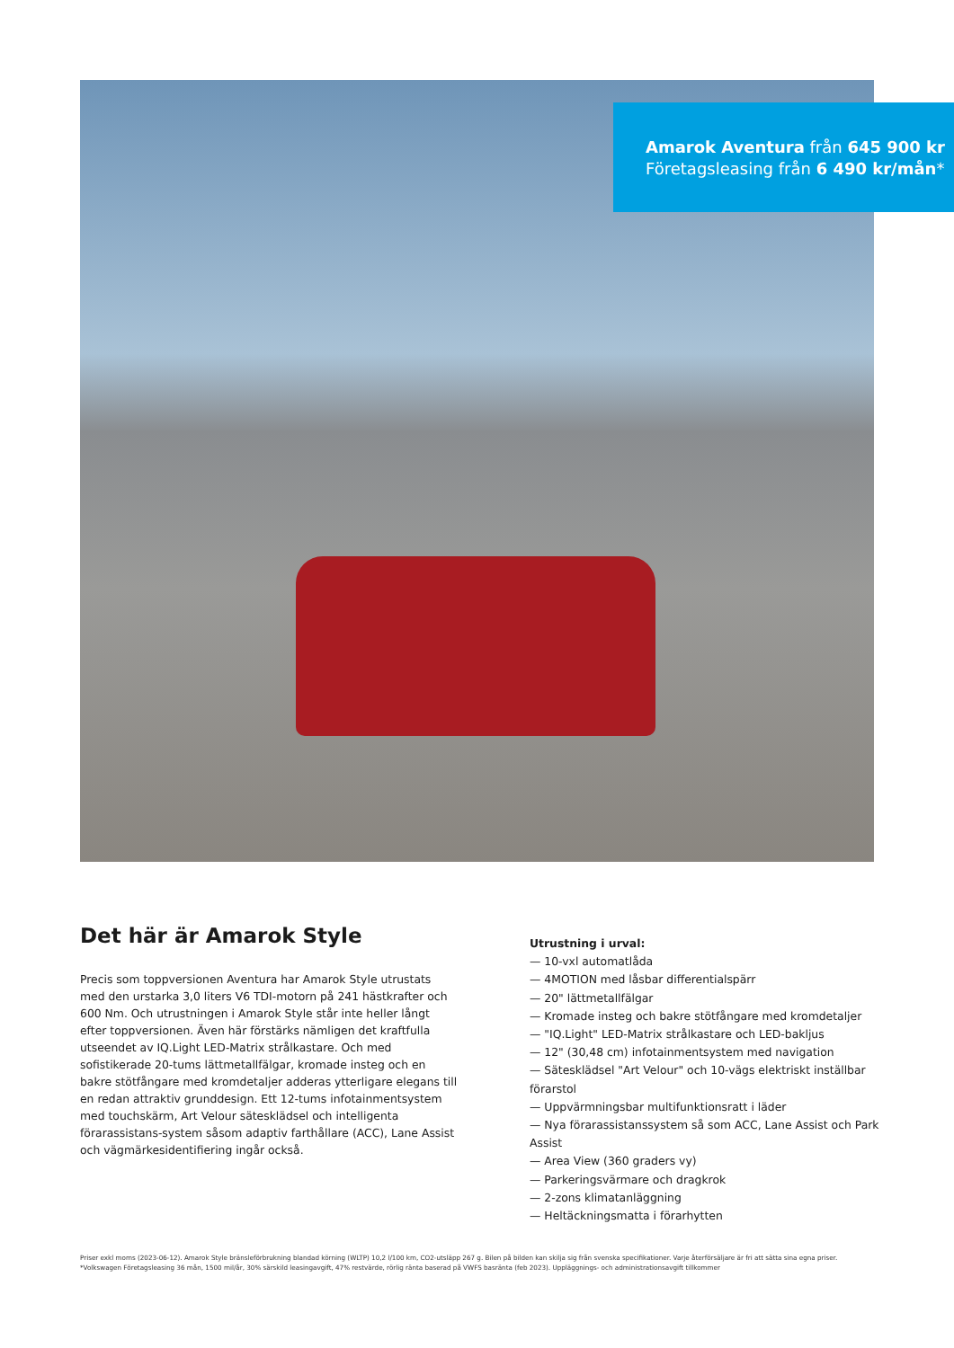Amarok Aventura från 645 900 kr
Företagsleasing från 6 490 kr/mån*
Det här är Amarok Style
Precis som toppversionen Aventura har Amarok Style utrustats med den urstarka 3,0 liters V6 TDI-motorn på 241 hästkrafter och 600 Nm. Och utrustningen i Amarok Style står inte heller långt efter toppversionen. Även här förstärks nämligen det kraftfulla utseendet av IQ.Light LED-Matrix strålkastare. Och med sofistikerade 20-tums lättmetallfälgar, kromade insteg och en bakre stötfångare med kromdetaljer adderas ytterligare elegans till en redan attraktiv grunddesign. Ett 12-tums infotainmentsystem med touchskärm, Art Velour sätesklädsel och intelligenta förarassistans-system såsom adaptiv farthållare (ACC), Lane Assist och vägmärkesidentifiering ingår också.
Utrustning i urval:
— 10-vxl automatlåda
— 4MOTION med låsbar differentialspärr
— 20" lättmetallfälgar
— Kromade insteg och bakre stötfångare med kromdetaljer
— "IQ.Light" LED-Matrix strålkastare och LED-bakljus
— 12" (30,48 cm) infotainmentsystem med navigation
— Sätesklädsel "Art Velour" och 10-vägs elektriskt inställbar förarstol
— Uppvärmningsbar multifunktionsratt i läder
— Nya förarassistanssystem så som ACC, Lane Assist och Park Assist
— Area View (360 graders vy)
— Parkeringsvärmare och dragkrok
— 2-zons klimatanläggning
— Heltäckningsmatta i förarhytten
Priser exkl moms (2023-06-12). Amarok Style bränsleförbrukning blandad körning (WLTP) 10,2 l/100 km, CO2-utsläpp 267 g. Bilen på bilden kan skilja sig från svenska specifikationer. Varje återförsäljare är fri att sätta sina egna priser.
*Volkswagen Företagsleasing 36 mån, 1500 mil/år, 30% särskild leasingavgift, 47% restvärde, rörlig ränta baserad på VWFS basränta (feb 2023). Uppläggnings- och administrationsavgift tillkommer